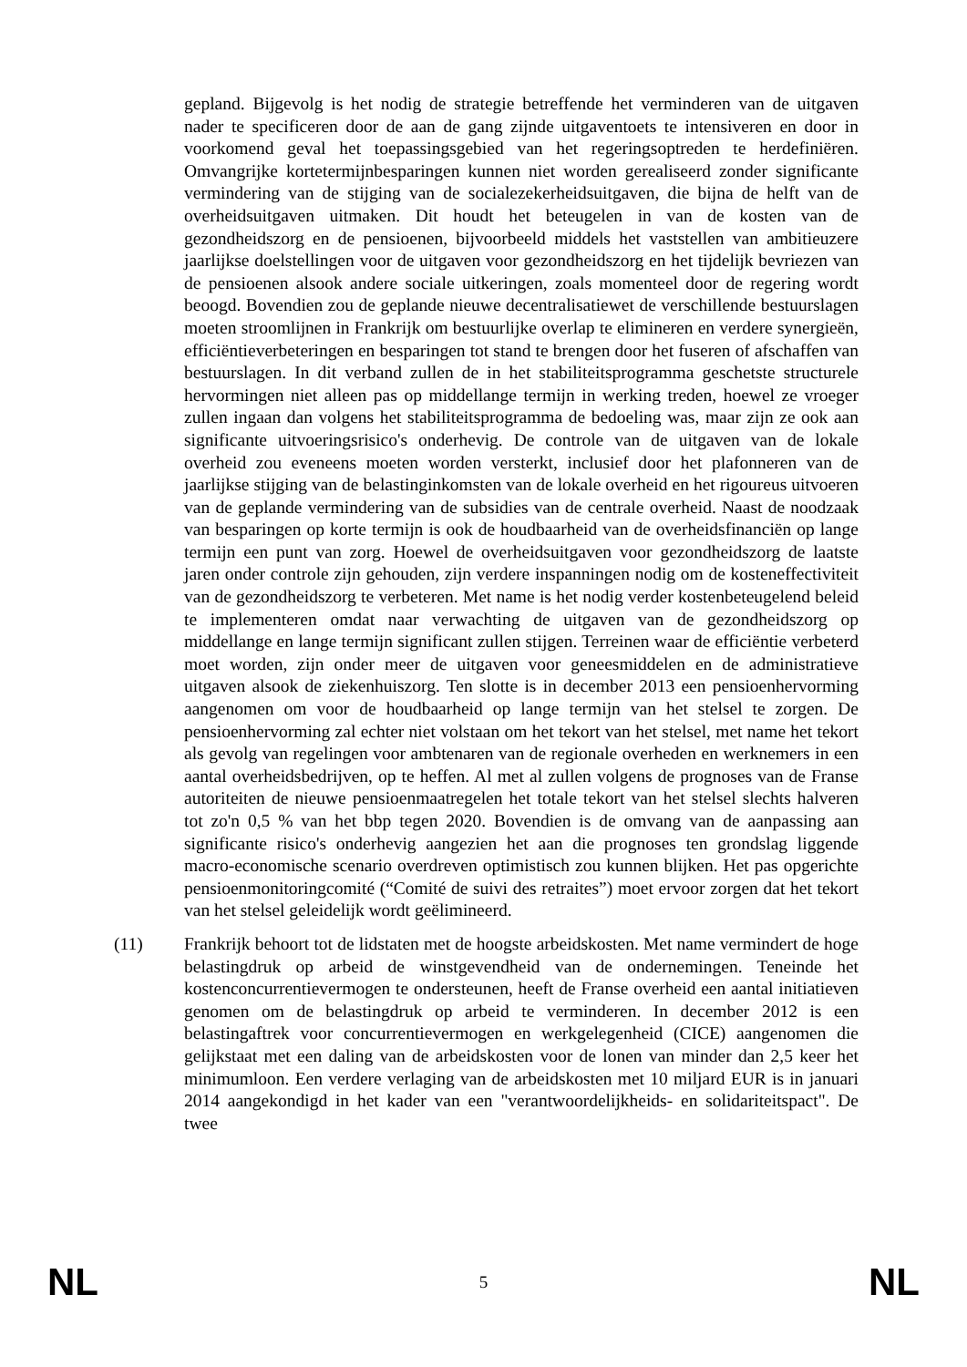gepland. Bijgevolg is het nodig de strategie betreffende het verminderen van de uitgaven nader te specificeren door de aan de gang zijnde uitgaventoets te intensiveren en door in voorkomend geval het toepassingsgebied van het regeringsoptreden te herdefiniëren. Omvangrijke kortetermijnbesparingen kunnen niet worden gerealiseerd zonder significante vermindering van de stijging van de socialezekerheidsuitgaven, die bijna de helft van de overheidsuitgaven uitmaken. Dit houdt het beteugelen in van de kosten van de gezondheidszorg en de pensioenen, bijvoorbeeld middels het vaststellen van ambitieuzere jaarlijkse doelstellingen voor de uitgaven voor gezondheidszorg en het tijdelijk bevriezen van de pensioenen alsook andere sociale uitkeringen, zoals momenteel door de regering wordt beoogd. Bovendien zou de geplande nieuwe decentralisatiewet de verschillende bestuurslagen moeten stroomlijnen in Frankrijk om bestuurlijke overlap te elimineren en verdere synergieën, efficiëntieverbeteringen en besparingen tot stand te brengen door het fuseren of afschaffen van bestuurslagen. In dit verband zullen de in het stabiliteitsprogramma geschetste structurele hervormingen niet alleen pas op middellange termijn in werking treden, hoewel ze vroeger zullen ingaan dan volgens het stabiliteitsprogramma de bedoeling was, maar zijn ze ook aan significante uitvoeringsrisico's onderhevig. De controle van de uitgaven van de lokale overheid zou eveneens moeten worden versterkt, inclusief door het plafonneren van de jaarlijkse stijging van de belastinginkomsten van de lokale overheid en het rigoureus uitvoeren van de geplande vermindering van de subsidies van de centrale overheid. Naast de noodzaak van besparingen op korte termijn is ook de houdbaarheid van de overheidsfinanciën op lange termijn een punt van zorg. Hoewel de overheidsuitgaven voor gezondheidszorg de laatste jaren onder controle zijn gehouden, zijn verdere inspanningen nodig om de kosteneffectiviteit van de gezondheidszorg te verbeteren. Met name is het nodig verder kostenbeteugelend beleid te implementeren omdat naar verwachting de uitgaven van de gezondheidszorg op middellange en lange termijn significant zullen stijgen. Terreinen waar de efficiëntie verbeterd moet worden, zijn onder meer de uitgaven voor geneesmiddelen en de administratieve uitgaven alsook de ziekenhuiszorg. Ten slotte is in december 2013 een pensioenhervorming aangenomen om voor de houdbaarheid op lange termijn van het stelsel te zorgen. De pensioenhervorming zal echter niet volstaan om het tekort van het stelsel, met name het tekort als gevolg van regelingen voor ambtenaren van de regionale overheden en werknemers in een aantal overheidsbedrijven, op te heffen. Al met al zullen volgens de prognoses van de Franse autoriteiten de nieuwe pensioenmaatregelen het totale tekort van het stelsel slechts halveren tot zo'n 0,5 % van het bbp tegen 2020. Bovendien is de omvang van de aanpassing aan significante risico's onderhevig aangezien het aan die prognoses ten grondslag liggende macro-economische scenario overdreven optimistisch zou kunnen blijken. Het pas opgerichte pensioenmonitoringcomité (“Comité de suivi des retraites”) moet ervoor zorgen dat het tekort van het stelsel geleidelijk wordt geëlimineerd.
(11) Frankrijk behoort tot de lidstaten met de hoogste arbeidskosten. Met name vermindert de hoge belastingdruk op arbeid de winstgevendheid van de ondernemingen. Teneinde het kostenconcurrentievermogen te ondersteunen, heeft de Franse overheid een aantal initiatieven genomen om de belastingdruk op arbeid te verminderen. In december 2012 is een belastingaftrek voor concurrentievermogen en werkgelegenheid (CICE) aangenomen die gelijkstaat met een daling van de arbeidskosten voor de lonen van minder dan 2,5 keer het minimumloon. Een verdere verlaging van de arbeidskosten met 10 miljard EUR is in januari 2014 aangekondigd in het kader van een "verantwoordelijkheids- en solidariteitspact". De twee
NL 5 NL